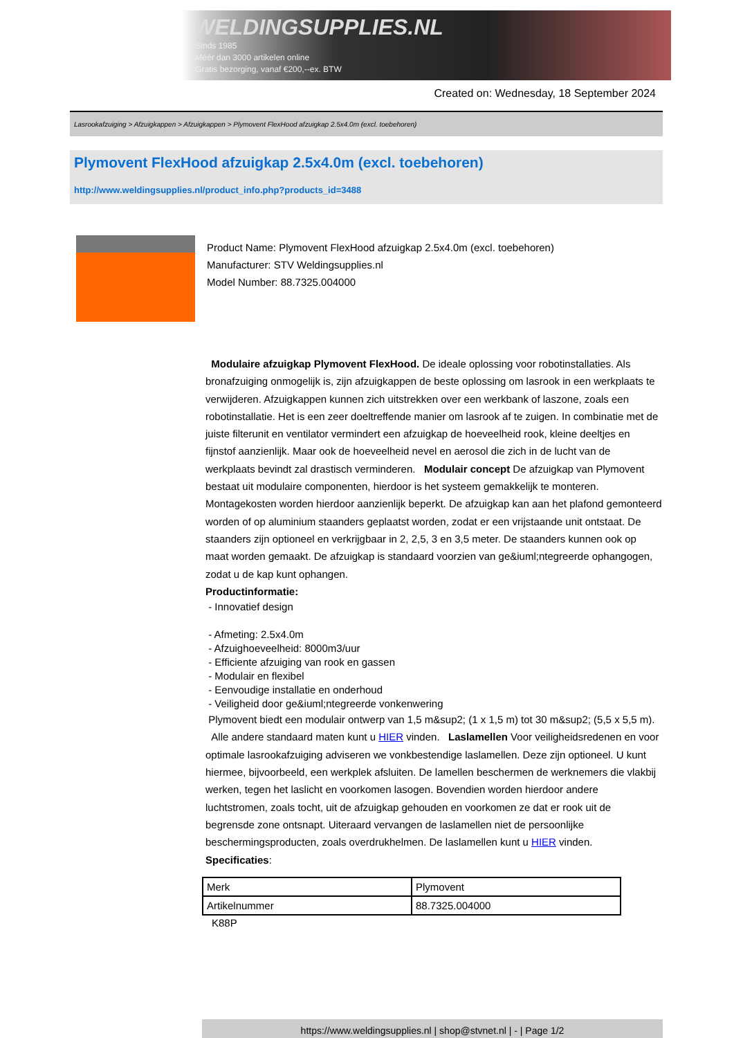WELDINGSUPPLIES.NL
- Sinds 1985
- Méér dan 3000 artikelen online
- Gratis bezorging, vanaf €200,--ex. BTW
Created on: Wednesday, 18 September 2024
Lasrookafzuiging > Afzuigkappen > Afzuigkappen > Plymovent FlexHood afzuigkap 2.5x4.0m (excl. toebehoren)
Plymovent FlexHood afzuigkap 2.5x4.0m (excl. toebehoren)
http://www.weldingsupplies.nl/product_info.php?products_id=3488
Product Name: Plymovent FlexHood afzuigkap 2.5x4.0m (excl. toebehoren)
Manufacturer: STV Weldingsupplies.nl
Model Number: 88.7325.004000
Modulaire afzuigkap Plymovent FlexHood. De ideale oplossing voor robotinstallaties. Als bronafzuiging onmogelijk is, zijn afzuigkappen de beste oplossing om lasrook in een werkplaats te verwijderen. Afzuigkappen kunnen zich uitstrekken over een werkbank of laszone, zoals een robotinstallatie. Het is een zeer doeltreffende manier om lasrook af te zuigen. In combinatie met de juiste filterunit en ventilator vermindert een afzuigkap de hoeveelheid rook, kleine deeltjes en fijnstof aanzienlijk. Maar ook de hoeveelheid nevel en aerosol die zich in de lucht van de werkplaats bevindt zal drastisch verminderen. Modulair concept De afzuigkap van Plymovent bestaat uit modulaire componenten, hierdoor is het systeem gemakkelijk te monteren. Montagekosten worden hierdoor aanzienlijk beperkt. De afzuigkap kan aan het plafond gemonteerd worden of op aluminium staanders geplaatst worden, zodat er een vrijstaande unit ontstaat. De staanders zijn optioneel en verkrijgbaar in 2, 2,5, 3 en 3,5 meter. De staanders kunnen ook op maat worden gemaakt. De afzuigkap is standaard voorzien van ge&iuml;ntegreerde ophangogen, zodat u de kap kunt ophangen.
Productinformatie:
- Innovatief design
- Afmeting: 2.5x4.0m
- Afzuighoeveelheid: 8000m3/uur
- Efficiente afzuiging van rook en gassen
- Modulair en flexibel
- Eenvoudige installatie en onderhoud
- Veiligheid door ge&iuml;ntegreerde vonkenwering
Plymovent biedt een modulair ontwerp van 1,5 m&sup2; (1 x 1,5 m) tot 30 m&sup2; (5,5 x 5,5 m).
Alle andere standaard maten kunt u HIER vinden. Laslamellen Voor veiligheidsredenen en voor optimale lasrookafzuiging adviseren we vonkbestendige laslamellen. Deze zijn optioneel. U kunt hiermee, bijvoorbeeld, een werkplek afsluiten. De lamellen beschermen de werknemers die vlakbij werken, tegen het laslicht en voorkomen lasogen. Bovendien worden hierdoor andere luchtstromen, zoals tocht, uit de afzuigkap gehouden en voorkomen ze dat er rook uit de begrensde zone ontsnapt. Uiteraard vervangen de laslamellen niet de persoonlijke beschermingsproducten, zoals overdrukhelmen. De laslamellen kunt u HIER vinden. Specificaties:
| Merk | Plymovent |
| Artikelnummer | 88.7325.004000 |
K88P
https://www.weldingsupplies.nl | shop@stvnet.nl | - | Page 1/2